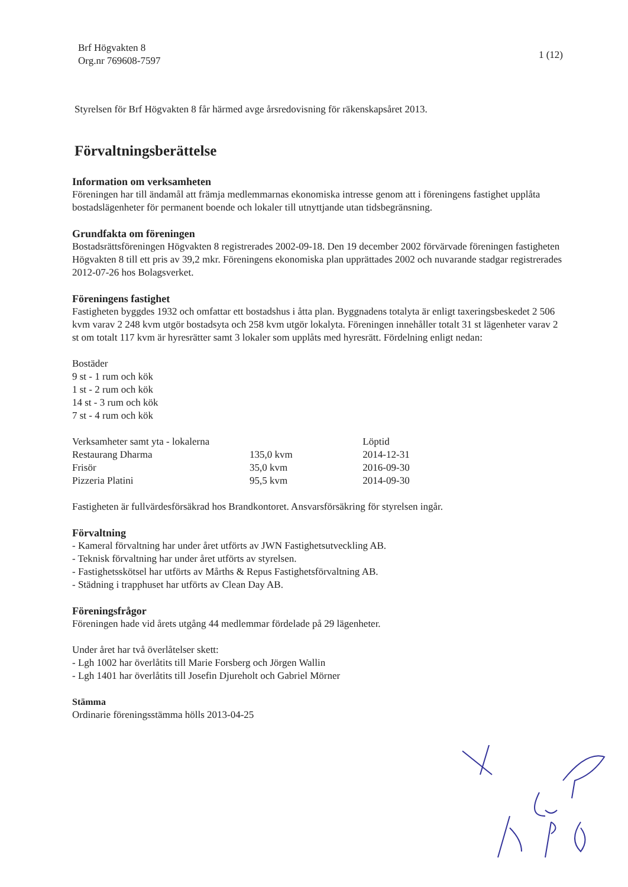Brf Högvakten 8
Org.nr 769608-7597
1 (12)
Styrelsen för Brf Högvakten 8 får härmed avge årsredovisning för räkenskapsåret 2013.
Förvaltningsberättelse
Information om verksamheten
Föreningen har till ändamål att främja medlemmarnas ekonomiska intresse genom att i föreningens fastighet upplåta bostadslägenheter för permanent boende och lokaler till utnyttjande utan tidsbegränsning.
Grundfakta om föreningen
Bostadsrättsföreningen Högvakten 8 registrerades 2002-09-18. Den 19 december 2002 förvärvade föreningen fastigheten Högvakten 8 till ett pris av 39,2 mkr. Föreningens ekonomiska plan upprättades 2002 och nuvarande stadgar registrerades 2012-07-26 hos Bolagsverket.
Föreningens fastighet
Fastigheten byggdes 1932 och omfattar ett bostadshus i åtta plan. Byggnadens totalyta är enligt taxeringsbeskedet 2 506 kvm varav 2 248 kvm utgör bostadsyta och 258 kvm utgör lokalyta. Föreningen innehåller totalt 31 st lägenheter varav 2 st om totalt 117 kvm är hyresrätter samt 3 lokaler som upplåts med hyresrätt. Fördelning enligt nedan:
Bostäder
9 st - 1 rum och kök
1 st - 2 rum och kök
14 st - 3 rum och kök
7 st - 4 rum och kök
| Verksamheter samt yta - lokalerna | | Löptid |
| Restaurang Dharma | 135,0 kvm | 2014-12-31 |
| Frisör | 35,0 kvm | 2016-09-30 |
| Pizzeria Platini | 95,5 kvm | 2014-09-30 |
Fastigheten är fullvärdesförsäkrad hos Brandkontoret. Ansvarsförsäkring för styrelsen ingår.
Förvaltning
- Kameral förvaltning har under året utförts av JWN Fastighetsutveckling AB.
- Teknisk förvaltning har under året utförts av styrelsen.
- Fastighetsskötsel har utförts av Mårths & Repus Fastighetsförvaltning AB.
- Städning i trapphuset har utförts av Clean Day AB.
Föreningsfrågor
Föreningen hade vid årets utgång 44 medlemmar fördelade på 29 lägenheter.
Under året har två överlåtelser skett:
- Lgh 1002 har överlåtits till Marie Forsberg och Jörgen Wallin
- Lgh 1401 har överlåtits till Josefin Djureholt och Gabriel Mörner
Stämma
Ordinarie föreningsstämma hölls 2013-04-25